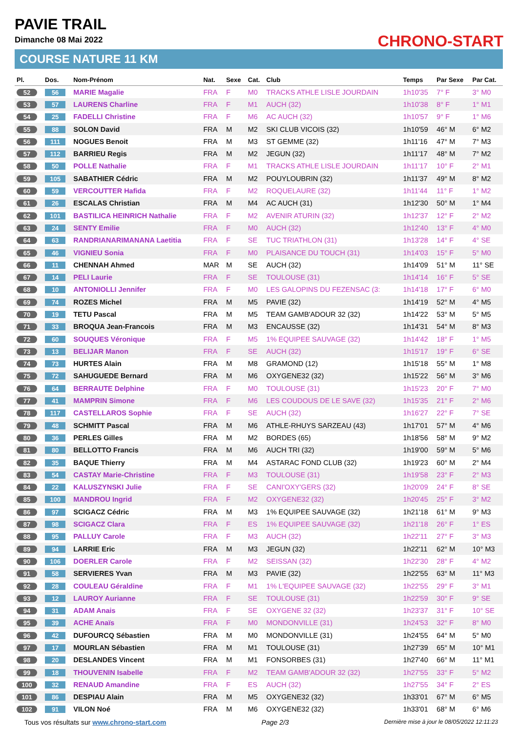PAVIE TRAIL
Dimanche 08 Mai 2022 CHRONO-START
COURSE NATURE 11 KM
| Pl. | Dos. | Nom-Prénom | Nat. | Sexe | Cat. | Club | Temps | Par Sexe | Par Cat. |
| --- | --- | --- | --- | --- | --- | --- | --- | --- | --- |
| 52 | 56 | MARIE Magalie | FRA | F | M0 | TRACKS ATHLE LISLE JOURDAIN | 1h10'35 | 7° F | 3° M0 |
| 53 | 57 | LAURENS Charline | FRA | F | M1 | AUCH (32) | 1h10'38 | 8° F | 1° M1 |
| 54 | 25 | FADELLI Christine | FRA | F | M6 | AC AUCH (32) | 1h10'57 | 9° F | 1° M6 |
| 55 | 88 | SOLON David | FRA | M | M2 | SKI CLUB VICOIS (32) | 1h10'59 | 46° M | 6° M2 |
| 56 | 111 | NOGUES Benoit | FRA | M | M3 | ST GEMME (32) | 1h11'16 | 47° M | 7° M3 |
| 57 | 112 | BARRIEU Regis | FRA | M | M2 | JEGUN (32) | 1h11'17 | 48° M | 7° M2 |
| 58 | 50 | POLLE Nathalie | FRA | F | M1 | TRACKS ATHLE LISLE JOURDAIN | 1h11'17 | 10° F | 2° M1 |
| 59 | 105 | SABATHIER Cédric | FRA | M | M2 | POUYLOUBRIN (32) | 1h11'37 | 49° M | 8° M2 |
| 60 | 59 | VERCOUTTER Hafida | FRA | F | M2 | ROQUELAURE (32) | 1h11'44 | 11° F | 1° M2 |
| 61 | 26 | ESCALAS Christian | FRA | M | M4 | AC AUCH (31) | 1h12'30 | 50° M | 1° M4 |
| 62 | 101 | BASTILICA HEINRICH Nathalie | FRA | F | M2 | AVENIR ATURIN (32) | 1h12'37 | 12° F | 2° M2 |
| 63 | 24 | SENTY Emilie | FRA | F | M0 | AUCH (32) | 1h12'40 | 13° F | 4° M0 |
| 64 | 63 | RANDRIANARIMANANA Laetitia | FRA | F | SE | TUC TRIATHLON (31) | 1h13'28 | 14° F | 4° SE |
| 65 | 46 | VIGNIEU Sonia | FRA | F | M0 | PLAISANCE DU TOUCH (31) | 1h14'03 | 15° F | 5° M0 |
| 66 | 11 | CHENNAH Ahmed | MAR | M | SE | AUCH (32) | 1h14'09 | 51° M | 11° SE |
| 67 | 14 | PELI Laurie | FRA | F | SE | TOULOUSE (31) | 1h14'14 | 16° F | 5° SE |
| 68 | 10 | ANTONIOLLI Jennifer | FRA | F | M0 | LES GALOPINS DU FEZENSAC (3: | 1h14'18 | 17° F | 6° M0 |
| 69 | 74 | ROZES Michel | FRA | M | M5 | PAVIE (32) | 1h14'19 | 52° M | 4° M5 |
| 70 | 19 | TETU Pascal | FRA | M | M5 | TEAM GAMB'ADOUR 32 (32) | 1h14'22 | 53° M | 5° M5 |
| 71 | 33 | BROQUA Jean-Francois | FRA | M | M3 | ENCAUSSE (32) | 1h14'31 | 54° M | 8° M3 |
| 72 | 60 | SOUQUES Véronique | FRA | F | M5 | 1% EQUIPEE SAUVAGE (32) | 1h14'42 | 18° F | 1° M5 |
| 73 | 13 | BELIJAR Manon | FRA | F | SE | AUCH (32) | 1h15'17 | 19° F | 6° SE |
| 74 | 73 | HURTES Alain | FRA | M | M8 | GRAMOND (12) | 1h15'18 | 55° M | 1° M8 |
| 75 | 72 | SAHUGUEDE Bernard | FRA | M | M6 | OXYGENE32 (32) | 1h15'22 | 56° M | 3° M6 |
| 76 | 64 | BERRAUTE Delphine | FRA | F | M0 | TOULOUSE (31) | 1h15'23 | 20° F | 7° M0 |
| 77 | 41 | MAMPRIN Simone | FRA | F | M6 | LES COUDOUS DE LE SAVE (32) | 1h15'35 | 21° F | 2° M6 |
| 78 | 117 | CASTELLAROS Sophie | FRA | F | SE | AUCH (32) | 1h16'27 | 22° F | 7° SE |
| 79 | 48 | SCHMITT Pascal | FRA | M | M6 | ATHLE-RHUYS SARZEAU (43) | 1h17'01 | 57° M | 4° M6 |
| 80 | 36 | PERLES Gilles | FRA | M | M2 | BORDES (65) | 1h18'56 | 58° M | 9° M2 |
| 81 | 80 | BELLOTTO Francis | FRA | M | M6 | AUCH TRI (32) | 1h19'00 | 59° M | 5° M6 |
| 82 | 35 | BAQUE Thierry | FRA | M | M4 | ASTARAC FOND CLUB (32) | 1h19'23 | 60° M | 2° M4 |
| 83 | 54 | CASTAY Marie-Christine | FRA | F | M3 | TOULOUSE (31) | 1h19'58 | 23° F | 2° M3 |
| 84 | 22 | KALUSZYNSKI Julie | FRA | F | SE | CANI'OXY'GERS (32) | 1h20'09 | 24° F | 8° SE |
| 85 | 100 | MANDROU Ingrid | FRA | F | M2 | OXYGENE32 (32) | 1h20'45 | 25° F | 3° M2 |
| 86 | 97 | SCIGACZ Cédric | FRA | M | M3 | 1% EQUIPEE SAUVAGE (32) | 1h21'18 | 61° M | 9° M3 |
| 87 | 98 | SCIGACZ Clara | FRA | F | ES | 1% EQUIPEE SAUVAGE (32) | 1h21'18 | 26° F | 1° ES |
| 88 | 95 | PALLUY Carole | FRA | F | M3 | AUCH (32) | 1h22'11 | 27° F | 3° M3 |
| 89 | 94 | LARRIE Eric | FRA | M | M3 | JEGUN (32) | 1h22'11 | 62° M | 10° M3 |
| 90 | 106 | DOERLER Carole | FRA | F | M2 | SEISSAN (32) | 1h22'30 | 28° F | 4° M2 |
| 91 | 58 | SERVIERES Yvan | FRA | M | M3 | PAVIE (32) | 1h22'55 | 63° M | 11° M3 |
| 92 | 28 | COULEAU Géraldine | FRA | F | M1 | 1% L'EQUIPEE SAUVAGE (32) | 1h22'55 | 29° F | 3° M1 |
| 93 | 12 | LAUROY Aurianne | FRA | F | SE | TOULOUSE (31) | 1h22'59 | 30° F | 9° SE |
| 94 | 31 | ADAM Anais | FRA | F | SE | OXYGENE 32 (32) | 1h23'37 | 31° F | 10° SE |
| 95 | 39 | ACHE Anaïs | FRA | F | M0 | MONDONVILLE (31) | 1h24'53 | 32° F | 8° M0 |
| 96 | 42 | DUFOURCQ Sébastien | FRA | M | M0 | MONDONVILLE (31) | 1h24'55 | 64° M | 5° M0 |
| 97 | 17 | MOURLAN Sébastien | FRA | M | M1 | TOULOUSE (31) | 1h27'39 | 65° M | 10° M1 |
| 98 | 20 | DESLANDES Vincent | FRA | M | M1 | FONSORBES (31) | 1h27'40 | 66° M | 11° M1 |
| 99 | 18 | THOUVENIN Isabelle | FRA | F | M2 | TEAM GAMB'ADOUR 32 (32) | 1h27'55 | 33° F | 5° M2 |
| 100 | 32 | RENAUD Amandine | FRA | F | ES | AUCH (32) | 1h27'55 | 34° F | 2° ES |
| 101 | 86 | DESPIAU Alain | FRA | M | M5 | OXYGENE32 (32) | 1h33'01 | 67° M | 6° M5 |
| 102 | 91 | VILON Noé | FRA | M | M6 | OXYGENE32 (32) | 1h33'01 | 68° M | 6° M6 |
Tous vos résultats sur www.chrono-start.com Page 2/3 Dernière mise à jour le 08/05/2022 12:11:23